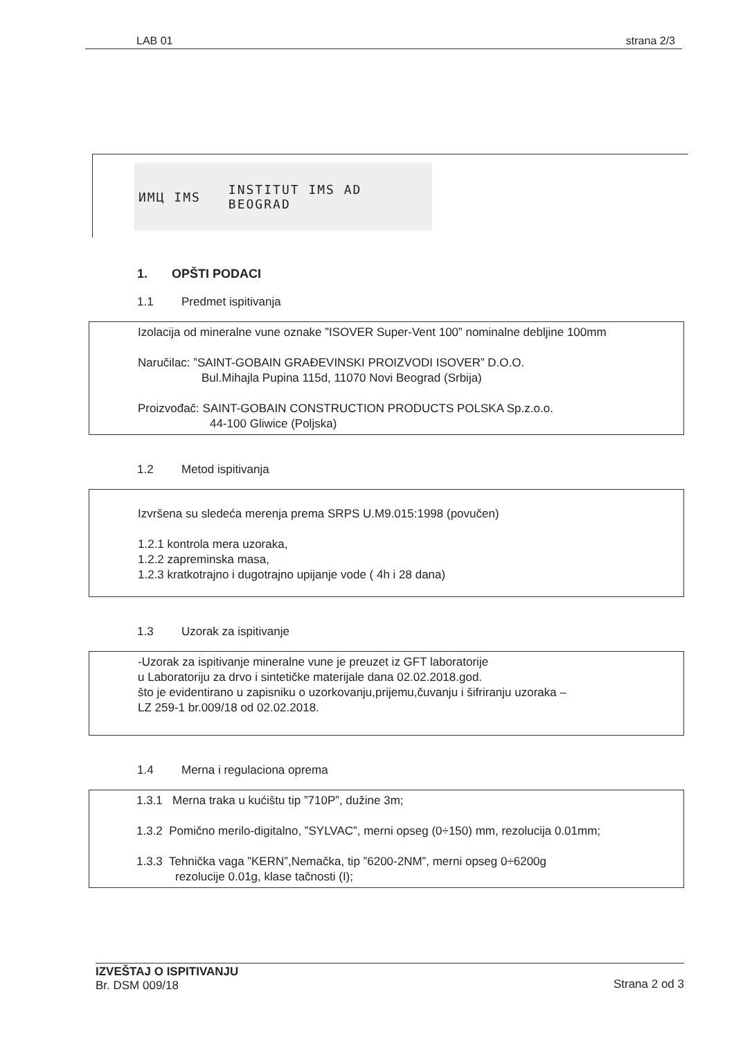LAB 01 strana 2/3
ИМЦ IMS INSTITUT IMS AD
BEOGRAD
1. OPŠTI PODACI
1.1 Predmet ispitivanja
Izolacija od mineralne vune oznake ”ISOVER Super-Vent 100” nominalne debljine 100mm
Naručilac: ”SAINT-GOBAIN GRAĐEVINSKI PROIZVODI ISOVER” D.O.O.
Bul.Mihajla Pupina 115d, 11070 Novi Beograd (Srbija)
Proizvođač: SAINT-GOBAIN CONSTRUCTION PRODUCTS POLSKA Sp.z.o.o.
44-100 Gliwice (Poljska)
1.2 Metod ispitivanja
Izvršena su sledeća merenja prema SRPS U.M9.015:1998 (povučen)
1.2.1 kontrola mera uzoraka,
1.2.2 zapreminska masa,
1.2.3 kratkotrajno i dugotrajno upijanje vode ( 4h i 28 dana)
1.3 Uzorak za ispitivanje
-Uzorak za ispitivanje mineralne vune je preuzet iz GFT laboratorije
u Laboratoriju za drvo i sintetičke materijale dana 02.02.2018.god.
što je evidentirano u zapisniku o uzorkovanju,prijemu,čuvanju i šifriranju uzoraka –
LZ 259-1 br.009/18 od 02.02.2018.
1.4 Merna i regulaciona oprema
1.3.1 Merna traka u kućištu tip ”710P”, dužine 3m;
1.3.2 Pomično merilo-digitalno, ”SYLVAC”, merni opseg (0÷150) mm, rezolucija 0.01mm;
1.3.3 Tehnička vaga ”KERN”,Nemačka, tip ”6200-2NM”, merni opseg 0÷6200g
rezolucije 0.01g, klase tačnosti (I);
IZVEŠTAJ O ISPITIVANJU
Br. DSM 009/18
Strana 2 od 3